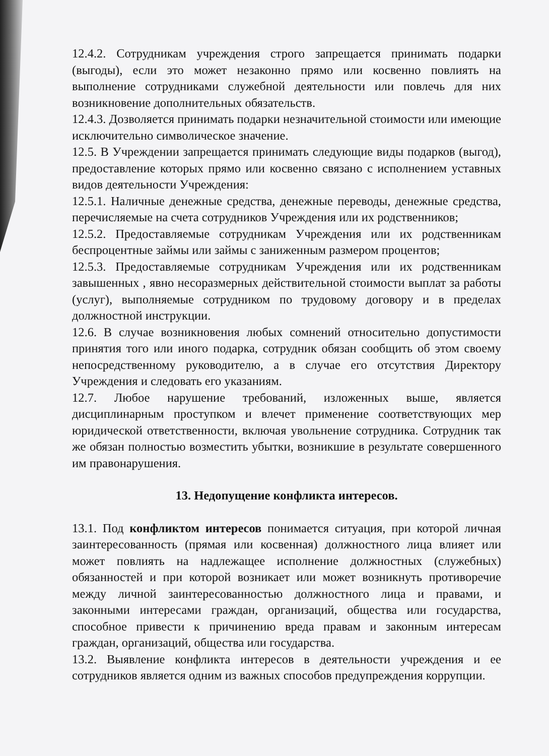12.4.2. Сотрудникам учреждения строго запрещается принимать подарки (выгоды), если это может незаконно прямо или косвенно повлиять на выполнение сотрудниками служебной деятельности или повлечь для них возникновение дополнительных обязательств.
12.4.3. Дозволяется принимать подарки незначительной стоимости или имеющие исключительно символическое значение.
12.5. В Учреждении запрещается принимать следующие виды подарков (выгод), предоставление которых прямо или косвенно связано с исполнением уставных видов деятельности Учреждения:
12.5.1. Наличные денежные средства, денежные переводы, денежные средства, перечисляемые на счета сотрудников Учреждения или их родственников;
12.5.2. Предоставляемые сотрудникам Учреждения или их родственникам беспроцентные займы или займы с заниженным размером процентов;
12.5.3. Предоставляемые сотрудникам Учреждения или их родственникам завышенных , явно несоразмерных действительной стоимости выплат за работы (услуг), выполняемые сотрудником по трудовому договору и в пределах должностной инструкции.
12.6. В случае возникновения любых сомнений относительно допустимости принятия того или иного подарка, сотрудник обязан сообщить об этом своему непосредственному руководителю, а в случае его отсутствия Директору Учреждения и следовать его указаниям.
12.7. Любое нарушение требований, изложенных выше, является дисциплинарным проступком и влечет применение соответствующих мер юридической ответственности, включая увольнение сотрудника. Сотрудник так же обязан полностью возместить убытки, возникшие в результате совершенного им правонарушения.
13. Недопущение конфликта интересов.
13.1. Под конфликтом интересов понимается ситуация, при которой личная заинтересованность (прямая или косвенная) должностного лица влияет или может повлиять на надлежащее исполнение должностных (служебных) обязанностей и при которой возникает или может возникнуть противоречие между личной заинтересованностью должностного лица и правами, и законными интересами граждан, организаций, общества или государства, способное привести к причинению вреда правам и законным интересам граждан, организаций, общества или государства.
13.2. Выявление конфликта интересов в деятельности учреждения и ее сотрудников является одним из важных способов предупреждения коррупции.